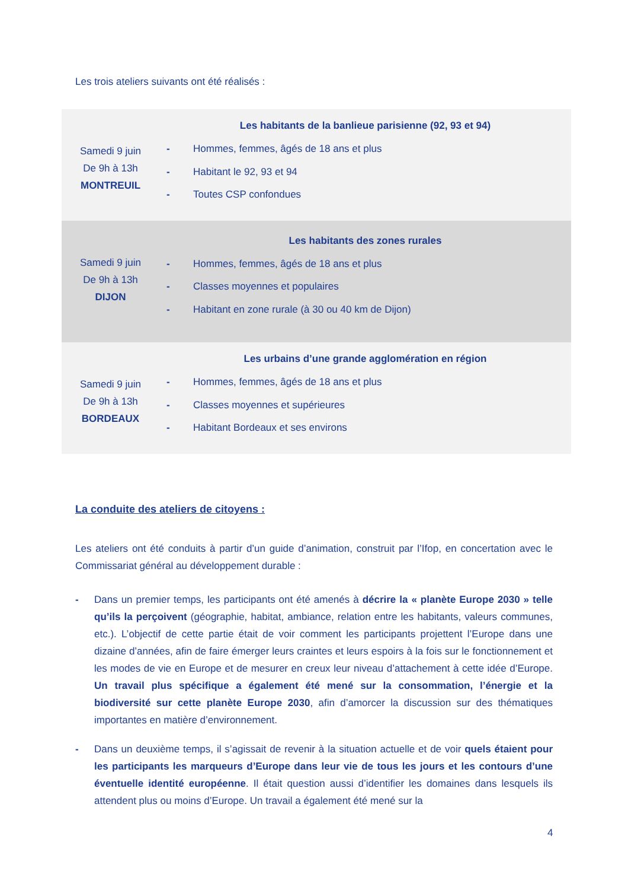Les trois ateliers suivants ont été réalisés :
| Samedi 9 juin De 9h à 13h MONTREUIL | Les habitants de la banlieue parisienne (92, 93 et 94) |
| | - Hommes, femmes, âgés de 18 ans et plus - Habitant le 92, 93 et 94 - Toutes CSP confondues |
| Samedi 9 juin De 9h à 13h DIJON | Les habitants des zones rurales |
| | - Hommes, femmes, âgés de 18 ans et plus - Classes moyennes et populaires - Habitant en zone rurale (à 30 ou 40 km de Dijon) |
| Samedi 9 juin De 9h à 13h BORDEAUX | Les urbains d’une grande agglomération en région |
| | - Hommes, femmes, âgés de 18 ans et plus - Classes moyennes et supérieures - Habitant Bordeaux et ses environs |
La conduite des ateliers de citoyens :
Les ateliers ont été conduits à partir d’un guide d’animation, construit par l’Ifop, en concertation avec le Commissariat général au développement durable :
- Dans un premier temps, les participants ont été amenés à décrire la « planète Europe 2030 » telle qu’ils la perçoivent (géographie, habitat, ambiance, relation entre les habitants, valeurs communes, etc.). L’objectif de cette partie était de voir comment les participants projettent l’Europe dans une dizaine d’années, afin de faire émerger leurs craintes et leurs espoirs à la fois sur le fonctionnement et les modes de vie en Europe et de mesurer en creux leur niveau d’attachement à cette idée d’Europe. Un travail plus spécifique a également été mené sur la consommation, l’énergie et la biodiversité sur cette planète Europe 2030, afin d’amorcer la discussion sur des thématiques importantes en matière d’environnement.
- Dans un deuxième temps, il s’agissait de revenir à la situation actuelle et de voir quels étaient pour les participants les marqueurs d’Europe dans leur vie de tous les jours et les contours d’une éventuelle identité européenne. Il était question aussi d’identifier les domaines dans lesquels ils attendent plus ou moins d’Europe. Un travail a également été mené sur la
4